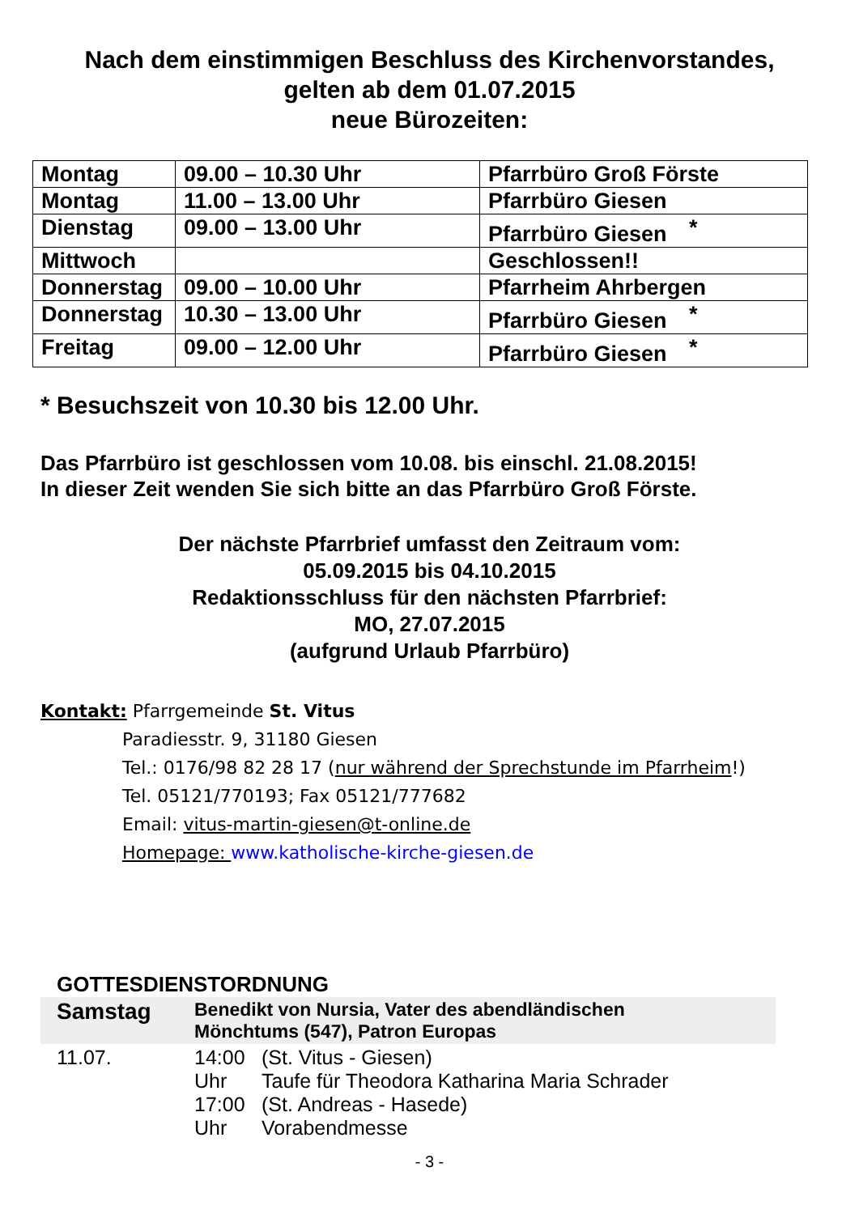Nach dem einstimmigen Beschluss des Kirchenvorstandes,
gelten ab dem 01.07.2015
neue Bürozeiten:
| Montag | 09.00 – 10.30 Uhr | Pfarrbüro Groß Förste |
| Montag | 11.00 – 13.00 Uhr | Pfarrbüro Giesen |
| Dienstag | 09.00 – 13.00 Uhr | Pfarrbüro Giesen * |
| Mittwoch | | Geschlossen!! |
| Donnerstag | 09.00 – 10.00 Uhr | Pfarrheim Ahrbergen |
| Donnerstag | 10.30 – 13.00 Uhr | Pfarrbüro Giesen * |
| Freitag | 09.00 – 12.00 Uhr | Pfarrbüro Giesen * |
* Besuchszeit von 10.30 bis 12.00 Uhr.
Das Pfarrbüro ist geschlossen vom 10.08. bis einschl. 21.08.2015!
In dieser Zeit wenden Sie sich bitte an das Pfarrbüro Groß Förste.
Der nächste Pfarrbrief umfasst den Zeitraum vom:
05.09.2015 bis 04.10.2015
Redaktionsschluss für den nächsten Pfarrbrief:
MO, 27.07.2015
(aufgrund Urlaub Pfarrbüro)
Kontakt: Pfarrgemeinde St. Vitus
Paradiesstr. 9, 31180 Giesen
Tel.: 0176/98 82 28 17 (nur während der Sprechstunde im Pfarrheim!)
Tel. 05121/770193; Fax 05121/777682
Email: vitus-martin-giesen@t-online.de
Homepage: www.katholische-kirche-giesen.de
GOTTESDIENSTORDNUNG
| Samstag | Benedikt von Nursia, Vater des abendländischen Mönchtums (547), Patron Europas | |
| 11.07. | 14:00 Uhr 17:00 Uhr | (St. Vitus - Giesen) Taufe für Theodora Katharina Maria Schrader (St. Andreas - Hasede) Vorabendmesse |
- 3 -